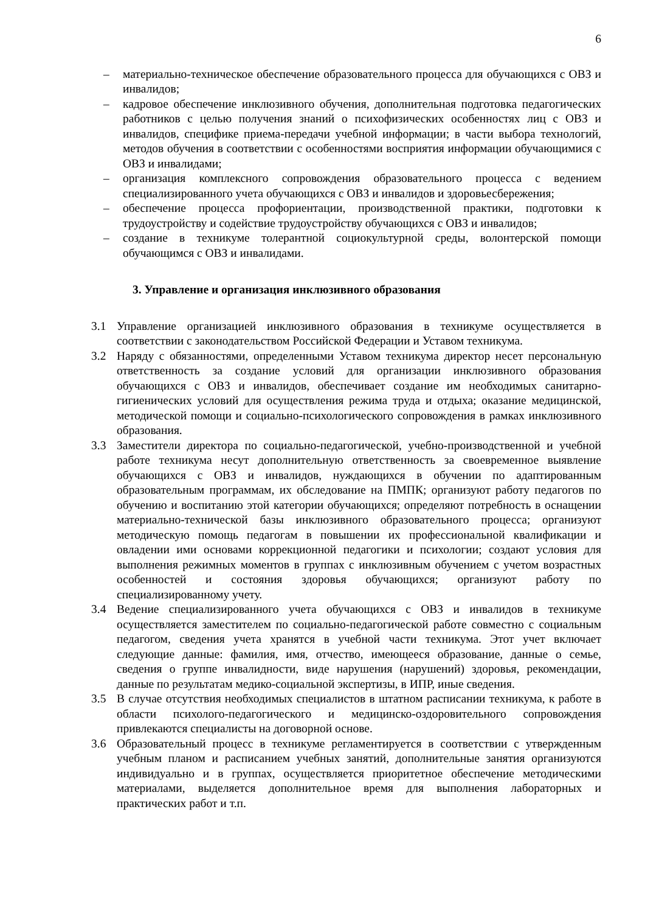6
– материально-техническое обеспечение образовательного процесса для обучающихся с ОВЗ и инвалидов;
– кадровое обеспечение инклюзивного обучения, дополнительная подготовка педагогических работников с целью получения знаний о психофизических особенностях лиц с ОВЗ и инвалидов, специфике приема-передачи учебной информации; в части выбора технологий, методов обучения в соответствии с особенностями восприятия информации обучающимися с ОВЗ и инвалидами;
– организация комплексного сопровождения образовательного процесса с ведением специализированного учета обучающихся с ОВЗ и инвалидов и здоровьесбережения;
– обеспечение процесса профориентации, производственной практики, подготовки к трудоустройству и содействие трудоустройству обучающихся с ОВЗ и инвалидов;
– создание в техникуме толерантной социокультурной среды, волонтерской помощи обучающимся с ОВЗ и инвалидами.
3. Управление и организация инклюзивного образования
3.1 Управление организацией инклюзивного образования в техникуме осуществляется в соответствии с законодательством Российской Федерации и Уставом техникума.
3.2 Наряду с обязанностями, определенными Уставом техникума директор несет персональную ответственность за создание условий для организации инклюзивного образования обучающихся с ОВЗ и инвалидов, обеспечивает создание им необходимых санитарно-гигиенических условий для осуществления режима труда и отдыха; оказание медицинской, методической помощи и социально-психологического сопровождения в рамках инклюзивного образования.
3.3 Заместители директора по социально-педагогической, учебно-производственной и учебной работе техникума несут дополнительную ответственность за своевременное выявление обучающихся с ОВЗ и инвалидов, нуждающихся в обучении по адаптированным образовательным программам, их обследование на ПМПК; организуют работу педагогов по обучению и воспитанию этой категории обучающихся; определяют потребность в оснащении материально-технической базы инклюзивного образовательного процесса; организуют методическую помощь педагогам в повышении их профессиональной квалификации и овладении ими основами коррекционной педагогики и психологии; создают условия для выполнения режимных моментов в группах с инклюзивным обучением с учетом возрастных особенностей и состояния здоровья обучающихся; организуют работу по специализированному учету.
3.4 Ведение специализированного учета обучающихся с ОВЗ и инвалидов в техникуме осуществляется заместителем по социально-педагогической работе совместно с социальным педагогом, сведения учета хранятся в учебной части техникума. Этот учет включает следующие данные: фамилия, имя, отчество, имеющееся образование, данные о семье, сведения о группе инвалидности, виде нарушения (нарушений) здоровья, рекомендации, данные по результатам медико-социальной экспертизы, в ИПР, иные сведения.
3.5 В случае отсутствия необходимых специалистов в штатном расписании техникума, к работе в области психолого-педагогического и медицинско-оздоровительного сопровождения привлекаются специалисты на договорной основе.
3.6 Образовательный процесс в техникуме регламентируется в соответствии с утвержденным учебным планом и расписанием учебных занятий, дополнительные занятия организуются индивидуально и в группах, осуществляется приоритетное обеспечение методическими материалами, выделяется дополнительное время для выполнения лабораторных и практических работ и т.п.